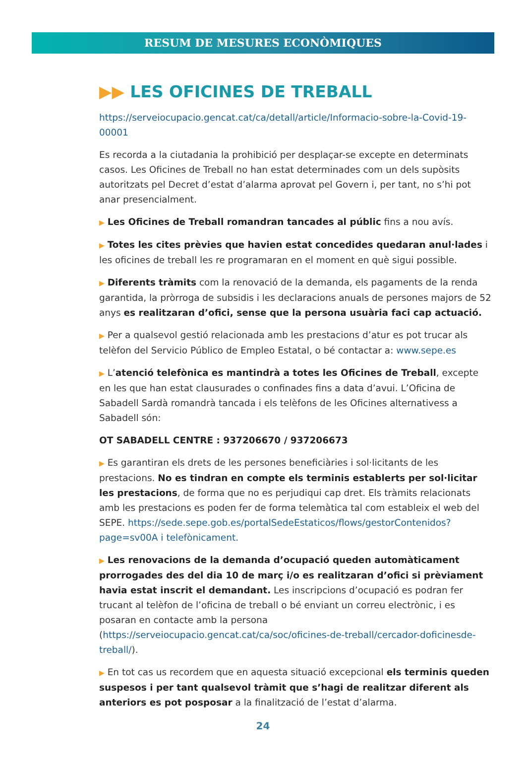RESUM DE MESURES ECONÒMIQUES
▶▶ LES OFICINES DE TREBALL
https://serveiocupacio.gencat.cat/ca/detall/article/Informacio-sobre-la-Covid-19-00001
Es recorda a la ciutadania la prohibició per desplaçar-se excepte en determinats casos. Les Oficines de Treball no han estat determinades com un dels supòsits autoritzats pel Decret d’estat d’alarma aprovat pel Govern i, per tant, no s’hi pot anar presencialment.
▶ Les Oficines de Treball romandran tancades al públic fins a nou avís.
▶ Totes les cites prèvies que havien estat concedides quedaran anul·lades i les oficines de treball les re programaran en el moment en què sigui possible.
▶ Diferents tràmits com la renovació de la demanda, els pagaments de la renda garantida, la pròrroga de subsidis i les declaracions anuals de persones majors de 52 anys es realitzaran d’ofici, sense que la persona usuària faci cap actuació.
▶ Per a qualsevol gestió relacionada amb les prestacions d’atur es pot trucar als telèfon del Servicio Público de Empleo Estatal, o bé contactar a: www.sepe.es
▶ L’atenció telefònica es mantindrà a totes les Oficines de Treball, excepte en les que han estat clausurades o confinades fins a data d’avui. L’Oficina de Sabadell Sardà romandrà tancada i els telèfons de les Oficines alternativess a Sabadell són:
OT SABADELL CENTRE : 937206670 / 937206673
▶ Es garantiran els drets de les persones beneficiàries i sol·licitants de les prestacions. No es tindran en compte els terminis establerts per sol·licitar les prestacions, de forma que no es perjudiqui cap dret. Els tràmits relacionats amb les prestacions es poden fer de forma telemàtica tal com estableix el web del SEPE. https://sede.sepe.gob.es/portalSedeEstaticos/flows/gestorContenidos?page=sv00A i telefònicament.
▶ Les renovacions de la demanda d’ocupació queden automàticament prorrogades des del dia 10 de març i/o es realitzaran d’ofici si prèviament havia estat inscrit el demandant. Les inscripcions d’ocupació es podran fer trucant al telèfon de l’oficina de treball o bé enviant un correu electrònic, i es posaran en contacte amb la persona (https://serveiocupacio.gencat.cat/ca/soc/oficines-de-treball/cercador-doficinesde-treball/).
▶ En tot cas us recordem que en aquesta situació excepcional els terminis queden suspesos i per tant qualsevol tràmit que s’hagi de realitzar diferent als anteriors es pot posposar a la finalització de l’estat d’alarma.
24